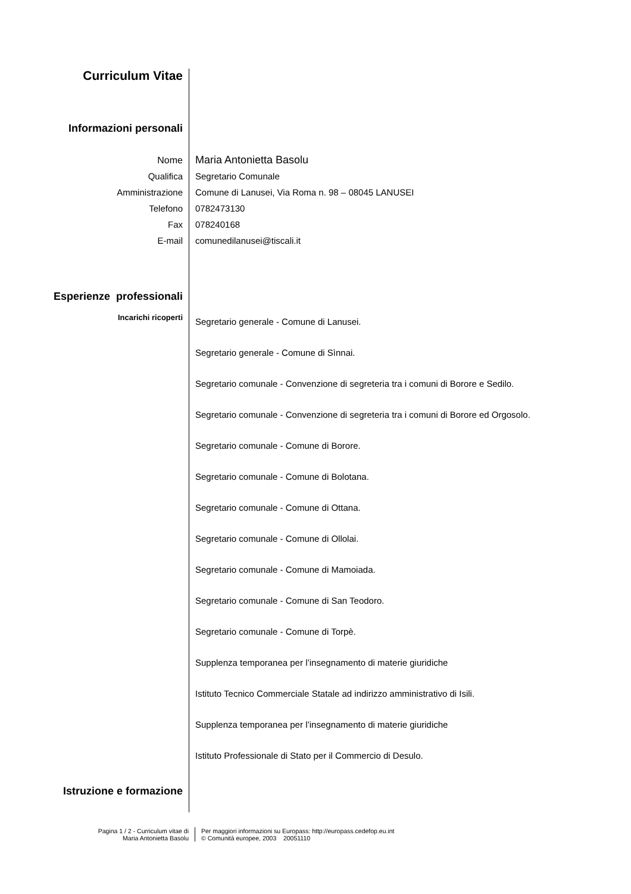Curriculum Vitae
Informazioni personali
Nome Maria Antonietta Basolu
Qualifica Segretario Comunale
Amministrazione Comune di Lanusei, Via Roma n. 98 – 08045 LANUSEI
Telefono 0782473130
Fax 078240168
E-mail comunedilanusei@tiscali.it
Esperienze professionali
Incarichi ricoperti
Segretario generale - Comune di Lanusei.
Segretario generale - Comune di Sìnnai.
Segretario comunale - Convenzione di segreteria tra i comuni di Borore e Sedilo.
Segretario comunale - Convenzione di segreteria tra i comuni di Borore ed Orgosolo.
Segretario comunale - Comune di Borore.
Segretario comunale - Comune di Bolotana.
Segretario comunale - Comune di Ottana.
Segretario comunale - Comune di Ollolai.
Segretario comunale - Comune di Mamoiada.
Segretario comunale - Comune di San Teodoro.
Segretario comunale - Comune di Torpè.
Supplenza temporanea per l’insegnamento di materie giuridiche
Istituto Tecnico Commerciale Statale ad indirizzo amministrativo di Isili.
Supplenza temporanea per l’insegnamento di materie giuridiche
Istituto Professionale di Stato per il Commercio di Desulo.
Istruzione e formazione
Pagina 1 / 2 - Curriculum vitae di
Maria Antonietta Basolu
Per maggiori informazioni su Europass: http://europass.cedefop.eu.int
© Comunità europee, 2003 20051110